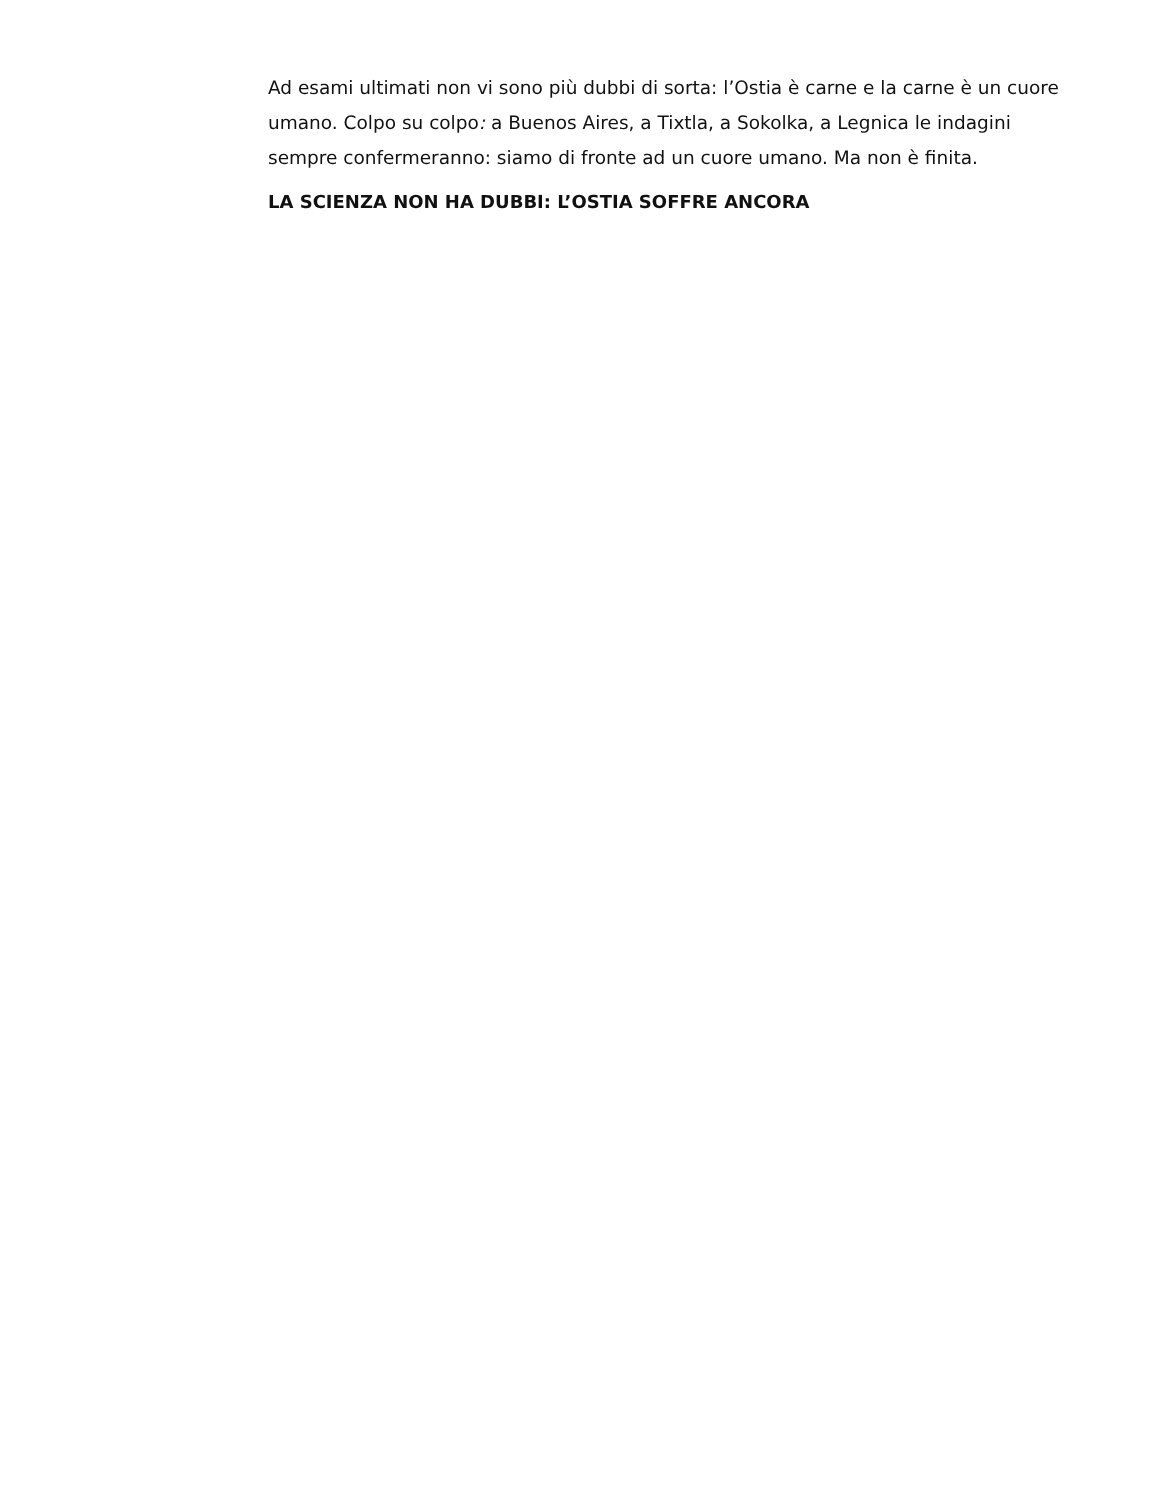Ad esami ultimati non vi sono più dubbi di sorta: l’Ostia è carne e la carne è un cuore umano. Colpo su colpo: a Buenos Aires, a Tixtla, a Sokolka, a Legnica le indagini sempre confermeranno: siamo di fronte ad un cuore umano. Ma non è finita.
LA SCIENZA NON HA DUBBI: L’OSTIA SOFFRE ANCORA